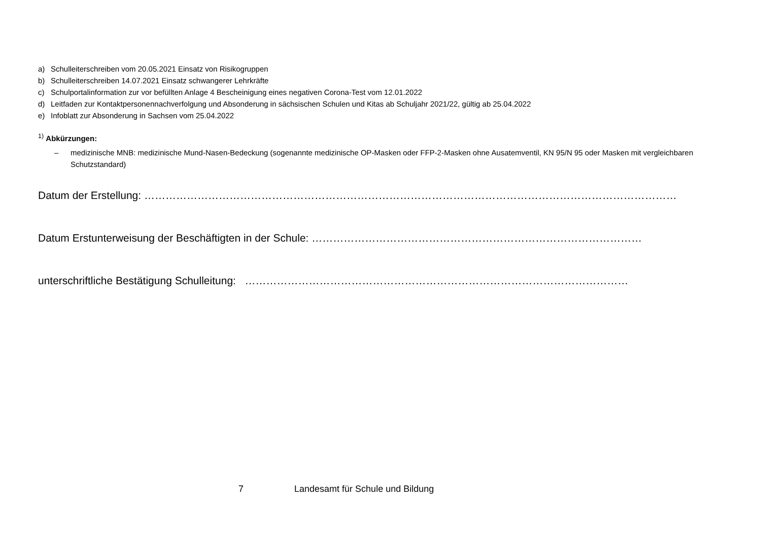a) Schulleiterschreiben vom 20.05.2021 Einsatz von Risikogruppen
b) Schulleiterschreiben 14.07.2021 Einsatz schwangerer Lehrkräfte
c) Schulportalinformation zur vor befüllten Anlage 4 Bescheinigung eines negativen Corona-Test vom 12.01.2022
d) Leitfaden zur Kontaktpersonennachverfolgung und Absonderung in sächsischen Schulen und Kitas ab Schuljahr 2021/22, gültig ab 25.04.2022
e) Infoblatt zur Absonderung in Sachsen vom 25.04.2022
<sup>1)</sup> Abkürzungen:
– medizinische MNB: medizinische Mund-Nasen-Bedeckung (sogenannte medizinische OP-Masken oder FFP-2-Masken ohne Ausatemventil, KN 95/N 95 oder Masken mit vergleichbaren Schutzstandard)
Datum der Erstellung: ……………………………………………………………………………………………………………………………………
Datum Erstunterweisung der Beschäftigten in der Schule: …………………………………………………………………………………
unterschriftliche Bestätigung Schulleitung: ………………………………………………………………………………………………
7 Landesamt für Schule und Bildung